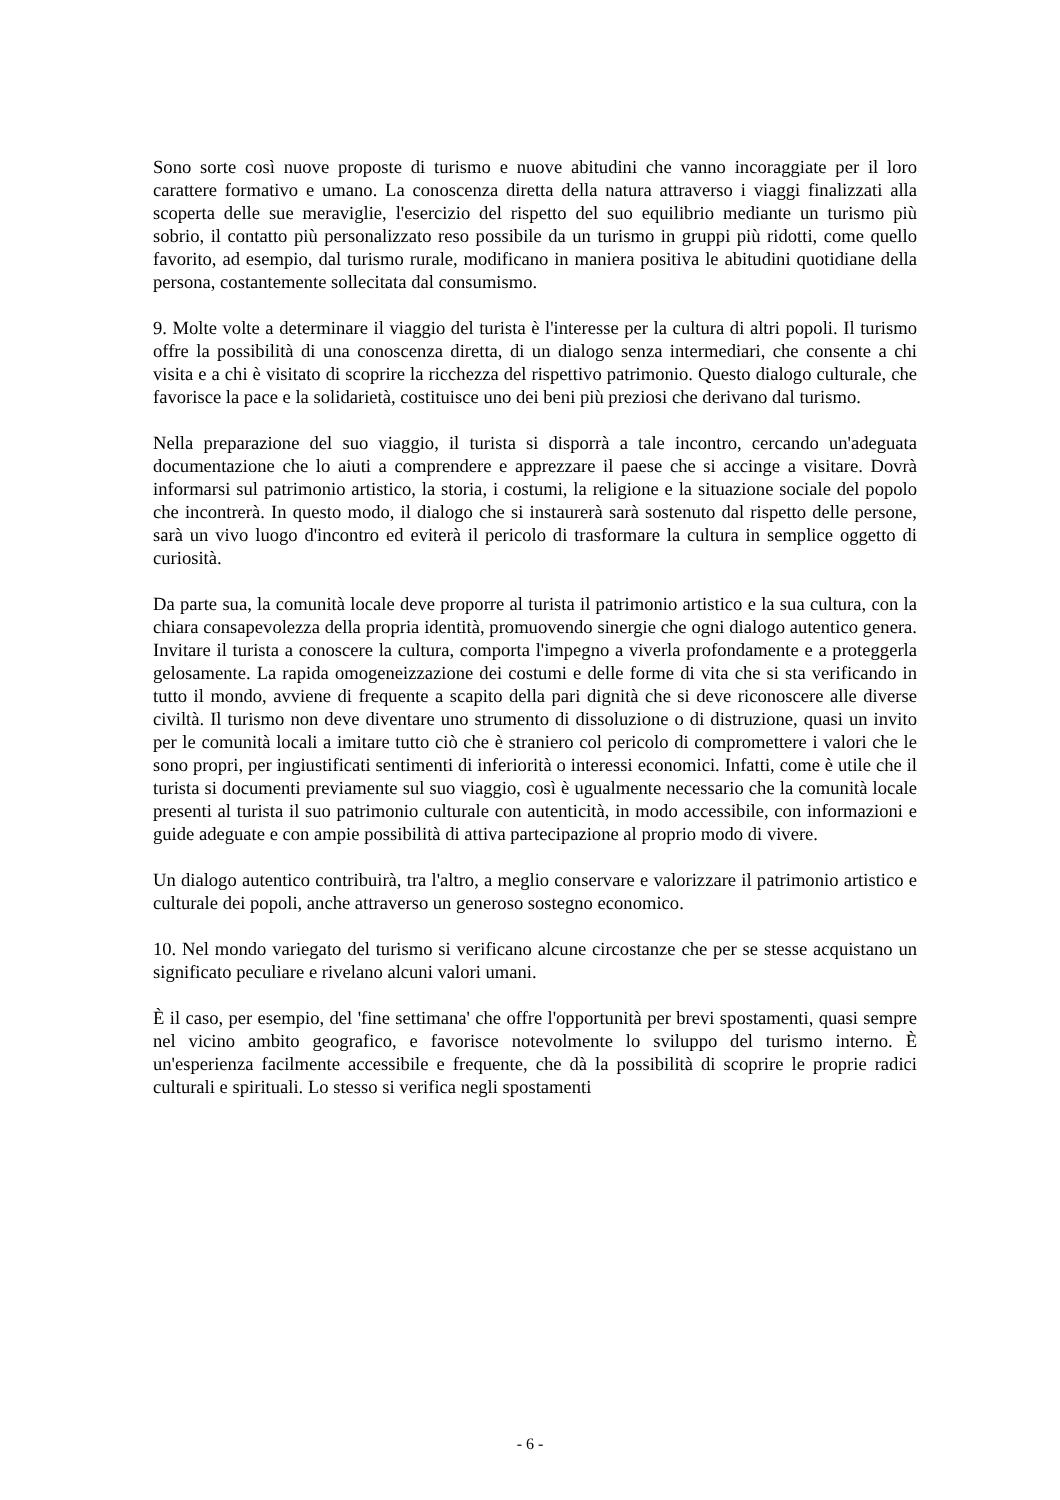Sono sorte così nuove proposte di turismo e nuove abitudini che vanno incoraggiate per il loro carattere formativo e umano. La conoscenza diretta della natura attraverso i viaggi finalizzati alla scoperta delle sue meraviglie, l'esercizio del rispetto del suo equilibrio mediante un turismo più sobrio, il contatto più personalizzato reso possibile da un turismo in gruppi più ridotti, come quello favorito, ad esempio, dal turismo rurale, modificano in maniera positiva le abitudini quotidiane della persona, costantemente sollecitata dal consumismo.
9. Molte volte a determinare il viaggio del turista è l'interesse per la cultura di altri popoli. Il turismo offre la possibilità di una conoscenza diretta, di un dialogo senza intermediari, che consente a chi visita e a chi è visitato di scoprire la ricchezza del rispettivo patrimonio. Questo dialogo culturale, che favorisce la pace e la solidarietà, costituisce uno dei beni più preziosi che derivano dal turismo.
Nella preparazione del suo viaggio, il turista si disporrà a tale incontro, cercando un'adeguata documentazione che lo aiuti a comprendere e apprezzare il paese che si accinge a visitare. Dovrà informarsi sul patrimonio artistico, la storia, i costumi, la religione e la situazione sociale del popolo che incontrerà. In questo modo, il dialogo che si instaurerà sarà sostenuto dal rispetto delle persone, sarà un vivo luogo d'incontro ed eviterà il pericolo di trasformare la cultura in semplice oggetto di curiosità.
Da parte sua, la comunità locale deve proporre al turista il patrimonio artistico e la sua cultura, con la chiara consapevolezza della propria identità, promuovendo sinergie che ogni dialogo autentico genera. Invitare il turista a conoscere la cultura, comporta l'impegno a viverla profondamente e a proteggerla gelosamente. La rapida omogeneizzazione dei costumi e delle forme di vita che si sta verificando in tutto il mondo, avviene di frequente a scapito della pari dignità che si deve riconoscere alle diverse civiltà. Il turismo non deve diventare uno strumento di dissoluzione o di distruzione, quasi un invito per le comunità locali a imitare tutto ciò che è straniero col pericolo di compromettere i valori che le sono propri, per ingiustificati sentimenti di inferiorità o interessi economici. Infatti, come è utile che il turista si documenti previamente sul suo viaggio, così è ugualmente necessario che la comunità locale presenti al turista il suo patrimonio culturale con autenticità, in modo accessibile, con informazioni e guide adeguate e con ampie possibilità di attiva partecipazione al proprio modo di vivere.
Un dialogo autentico contribuirà, tra l'altro, a meglio conservare e valorizzare il patrimonio artistico e culturale dei popoli, anche attraverso un generoso sostegno economico.
10. Nel mondo variegato del turismo si verificano alcune circostanze che per se stesse acquistano un significato peculiare e rivelano alcuni valori umani.
È il caso, per esempio, del 'fine settimana' che offre l'opportunità per brevi spostamenti, quasi sempre nel vicino ambito geografico, e favorisce notevolmente lo sviluppo del turismo interno. È un'esperienza facilmente accessibile e frequente, che dà la possibilità di scoprire le proprie radici culturali e spirituali. Lo stesso si verifica negli spostamenti
- 6 -